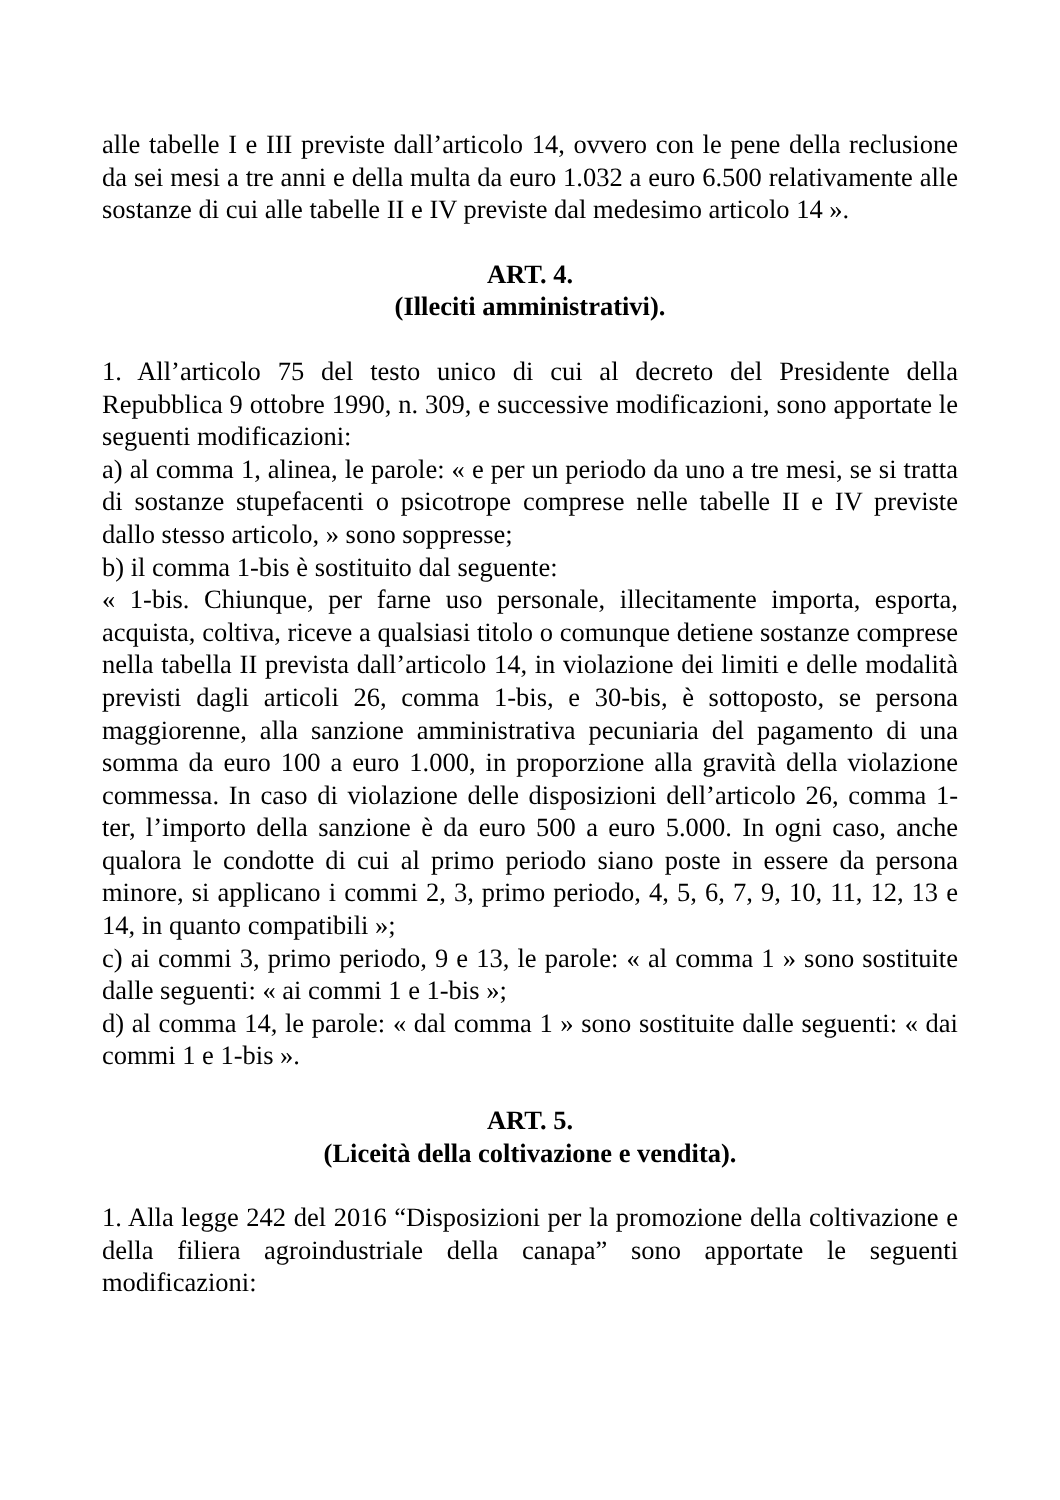alle tabelle I e III previste dall’articolo 14, ovvero con le pene della reclusione da sei mesi a tre anni e della multa da euro 1.032 a euro 6.500 relativamente alle sostanze di cui alle tabelle II e IV previste dal medesimo articolo 14 ».
ART. 4.
(Illeciti amministrativi).
1. All’articolo 75 del testo unico di cui al decreto del Presidente della Repubblica 9 ottobre 1990, n. 309, e successive modificazioni, sono apportate le seguenti modificazioni:
a) al comma 1, alinea, le parole: « e per un periodo da uno a tre mesi, se si tratta di sostanze stupefacenti o psicotrope comprese nelle tabelle II e IV previste dallo stesso articolo, » sono soppresse;
b) il comma 1-bis è sostituito dal seguente:
« 1-bis. Chiunque, per farne uso personale, illecitamente importa, esporta, acquista, coltiva, riceve a qualsiasi titolo o comunque detiene sostanze comprese nella tabella II prevista dall’articolo 14, in violazione dei limiti e delle modalità previsti dagli articoli 26, comma 1-bis, e 30-bis, è sottoposto, se persona maggiorenne, alla sanzione amministrativa pecuniaria del pagamento di una somma da euro 100 a euro 1.000, in proporzione alla gravità della violazione commessa. In caso di violazione delle disposizioni dell’articolo 26, comma 1-ter, l’importo della sanzione è da euro 500 a euro 5.000. In ogni caso, anche qualora le condotte di cui al primo periodo siano poste in essere da persona minore, si applicano i commi 2, 3, primo periodo, 4, 5, 6, 7, 9, 10, 11, 12, 13 e 14, in quanto compatibili »;
c) ai commi 3, primo periodo, 9 e 13, le parole: « al comma 1 » sono sostituite dalle seguenti: « ai commi 1 e 1-bis »;
d) al comma 14, le parole: « dal comma 1 » sono sostituite dalle seguenti: « dai commi 1 e 1-bis ».
ART. 5.
(Liceità della coltivazione e vendita).
1. Alla legge 242 del 2016 “Disposizioni per la promozione della coltivazione e della filiera agroindustriale della canapa” sono apportate le seguenti modificazioni: